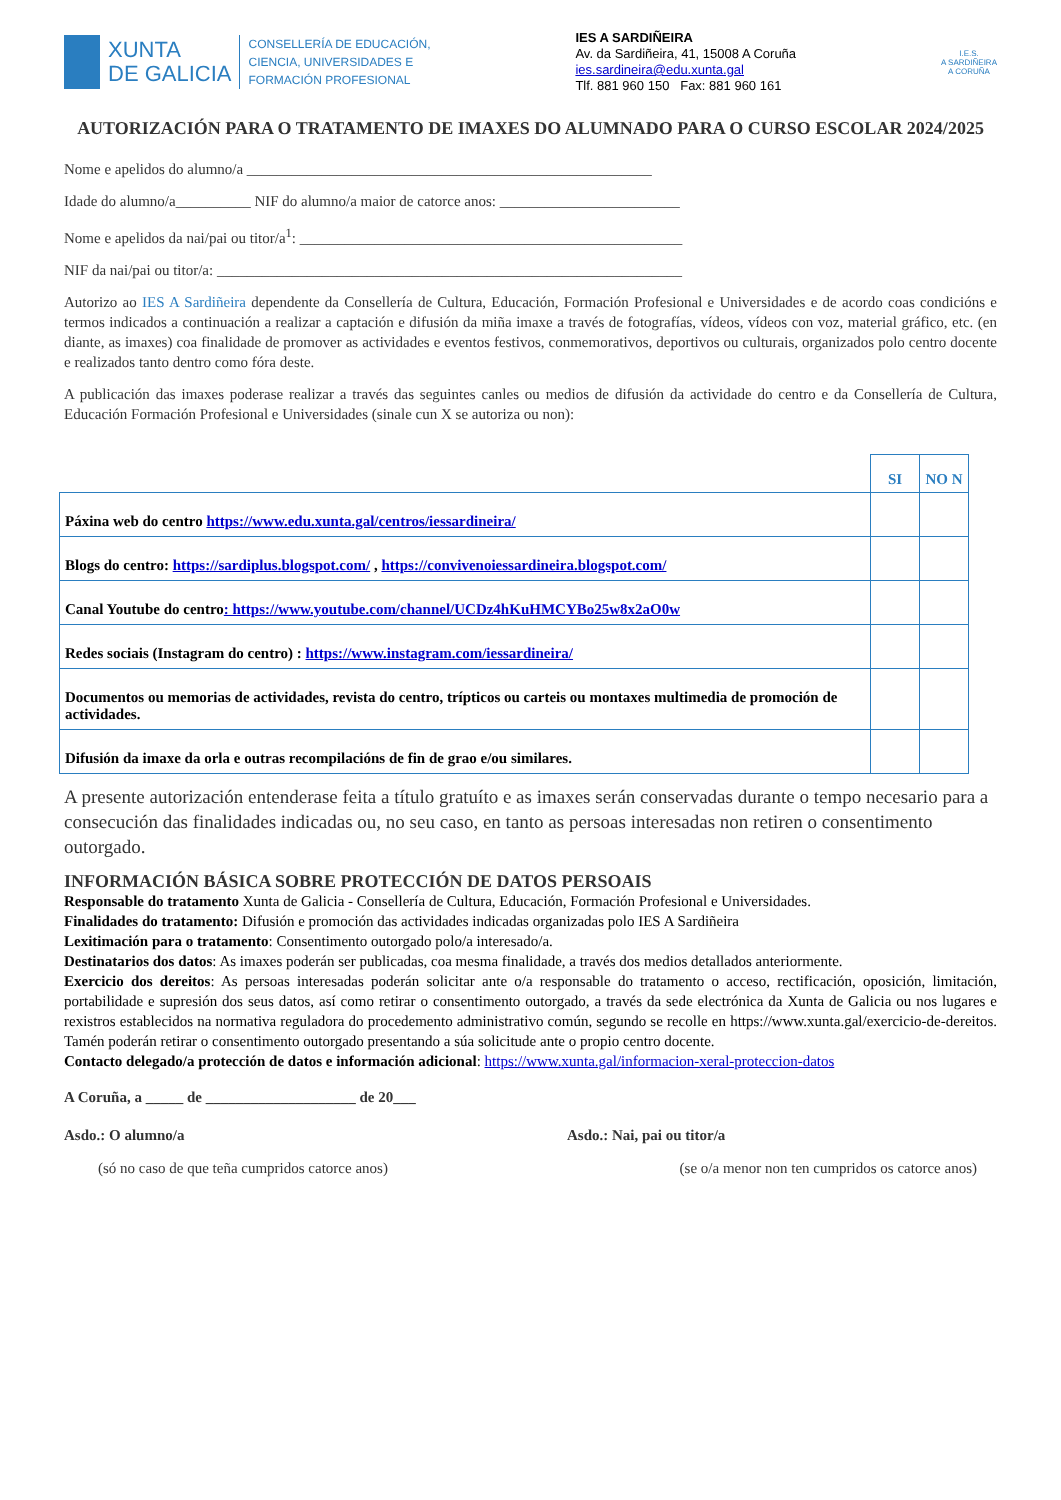XUNTA
DE GALICIA
CONSELLERÍA DE EDUCACIÓN,
CIENCIA, UNIVERSIDADES E
FORMACIÓN PROFESIONAL
IES A SARDIÑEIRA
Av. da Sardiñeira, 41, 15008 A Coruña
ies.sardineira@edu.xunta.gal
Tlf. 881 960 150 Fax: 881 960 161
I.E.S.
A SARDIÑEIRA
A CORUÑA
AUTORIZACIÓN PARA O TRATAMENTO DE IMAXES DO ALUMNADO PARA O CURSO ESCOLAR 2024/2025
Nome e apelidos do alumno/a ______________________________________________________
Idade do alumno/a__________ NIF do alumno/a maior de catorce anos: ________________________
Nome e apelidos da nai/pai ou titor/a<sup>1</sup>: ___________________________________________________
NIF da nai/pai ou titor/a: ______________________________________________________________
Autorizo ao IES A Sardiñeira dependente da Consellería de Cultura, Educación, Formación Profesional e Universidades e de acordo coas condicións e termos indicados a continuación a realizar a captación e difusión da miña imaxe a través de fotografías, vídeos, vídeos con voz, material gráfico, etc. (en diante, as imaxes) coa finalidade de promover as actividades e eventos festivos, conmemorativos, deportivos ou culturais, organizados polo centro docente e realizados tanto dentro como fóra deste.
A publicación das imaxes poderase realizar a través das seguintes canles ou medios de difusión da actividade do centro e da Consellería de Cultura, Educación Formación Profesional e Universidades (sinale cun X se autoriza ou non):
| | SI | NO N |
| Páxina web do centro https://www.edu.xunta.gal/centros/iessardineira/ | | |
| Blogs do centro: https://sardiplus.blogspot.com/ , https://convivenoiessardineira.blogspot.com/ | | |
| Canal Youtube do centro : https://www.youtube.com/channel/UCDz4hKuHMCYBo25w8x2aO0w | | |
| Redes sociais (Instagram do centro) : https://www.instagram.com/iessardineira/ | | |
| Documentos ou memorias de actividades, revista do centro, trípticos ou carteis ou montaxes multimedia de promoción de actividades. | | |
| Difusión da imaxe da orla e outras recompilacións de fin de grao e/ou similares. | | |
A presente autorización entenderase feita a título gratuíto e as imaxes serán conservadas durante o tempo necesario para a consecución das finalidades indicadas ou, no seu caso, en tanto as persoas interesadas non retiren o consentimento outorgado.
INFORMACIÓN BÁSICA SOBRE PROTECCIÓN DE DATOS PERSOAIS
Responsable do tratamento Xunta de Galicia - Consellería de Cultura, Educación, Formación Profesional e Universidades.
Finalidades do tratamento: Difusión e promoción das actividades indicadas organizadas polo IES A Sardiñeira
Lexitimación para o tratamento: Consentimento outorgado polo/a interesado/a.
Destinatarios dos datos: As imaxes poderán ser publicadas, coa mesma finalidade, a través dos medios detallados anteriormente.
Exercicio dos dereitos: As persoas interesadas poderán solicitar ante o/a responsable do tratamento o acceso, rectificación, oposición, limitación, portabilidade e supresión dos seus datos, así como retirar o consentimento outorgado, a través da sede electrónica da Xunta de Galicia ou nos lugares e rexistros establecidos na normativa reguladora do procedemento administrativo común, segundo se recolle en https://www.xunta.gal/exercicio-de-dereitos. Tamén poderán retirar o consentimento outorgado presentando a súa solicitude ante o propio centro docente.
Contacto delegado/a protección de datos e información adicional: https://www.xunta.gal/informacion-xeral-proteccion-datos
A Coruña, a _____ de ____________________ de 20___
Asdo.: O alumno/a Asdo.: Nai, pai ou titor/a
(só no caso de que teña cumpridos catorce anos) (se o/a menor non ten cumpridos os catorce anos)